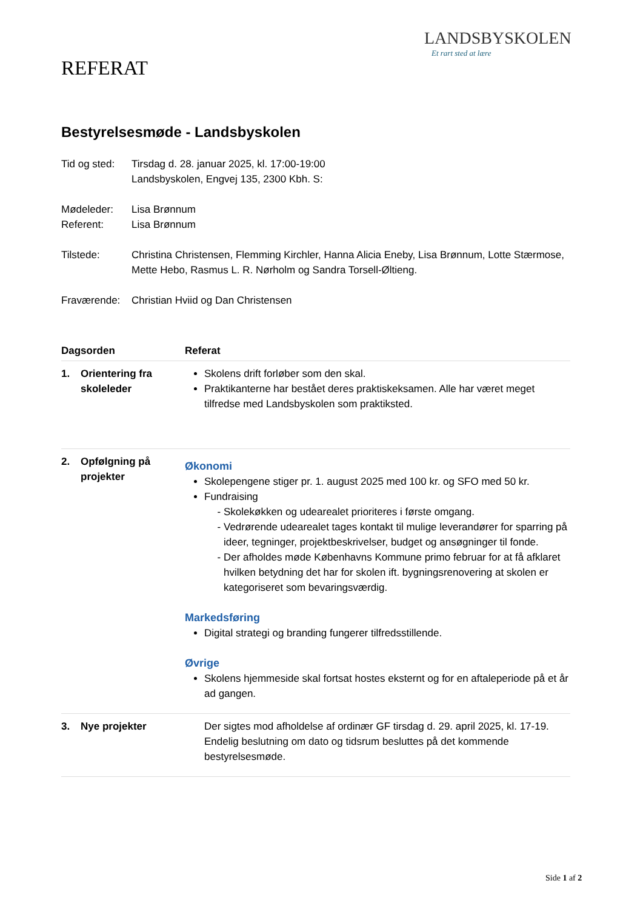LANDSBYSKOLEN
Et rart sted at lære
REFERAT
Bestyrelsesmøde - Landsbyskolen
| Tid og sted: | Tirsdag d. 28. januar 2025, kl. 17:00-19:00 Landsbyskolen, Engvej 135, 2300 Kbh. S: |
| Mødeleder: Referent: | Lisa Brønnum Lisa Brønnum |
| Tilstede: | Christina Christensen, Flemming Kirchler, Hanna Alicia Eneby, Lisa Brønnum, Lotte Stærmose, Mette Hebo, Rasmus L. R. Nørholm og Sandra Torsell-Øltieng. |
| Fraværende: | Christian Hviid og Dan Christensen |
| Dagsorden | | Referat |
| --- | --- | --- |
| 1. | Orientering fra skoleleder | Skolens drift forløber som den skal. Praktikanterne har bestået deres praktiskeksamen. Alle har været meget tilfredse med Landsbyskolen som praktiksted. |
| 2. | Opfølgning på projekter | Økonomi Skolepengene stiger pr. 1. august 2025 med 100 kr. og SFO med 50 kr. Fundraising Skolekøkken og udearealet prioriteres i første omgang. Vedrørende udearealet tages kontakt til mulige leverandører for sparring på ideer, tegninger, projektbeskrivelser, budget og ansøgninger til fonde. Der afholdes møde Københavns Kommune primo februar for at få afklaret hvilken betydning det har for skolen ift. bygningsrenovering at skolen er kategoriseret som bevaringsværdig. Markedsføring Digital strategi og branding fungerer tilfredsstillende. Øvrige Skolens hjemmeside skal fortsat hostes eksternt og for en aftaleperiode på et år ad gangen. |
| 3. | Nye projekter | Der sigtes mod afholdelse af ordinær GF tirsdag d. 29. april 2025, kl. 17-19. Endelig beslutning om dato og tidsrum besluttes på det kommende bestyrelsesmøde. |
Side 1 af 2